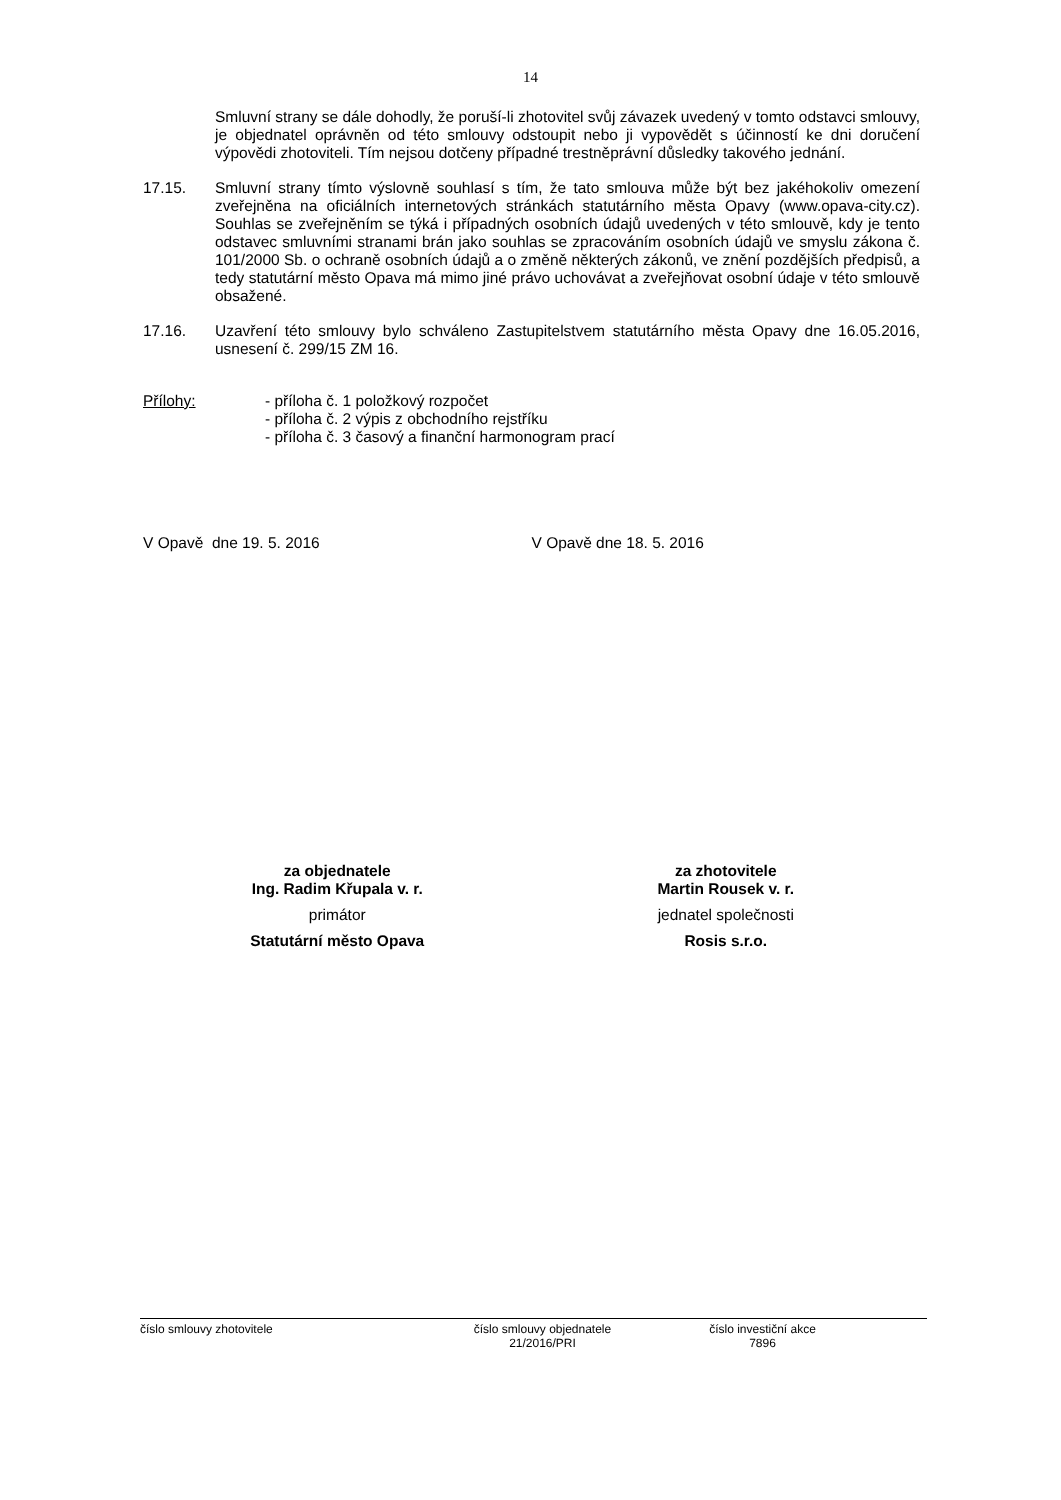14
Smluvní strany se dále dohodly, že poruší-li zhotovitel svůj závazek uvedený v tomto odstavci smlouvy, je objednatel oprávněn od této smlouvy odstoupit nebo ji vypovědět s účinností ke dni doručení výpovědi zhotoviteli. Tím nejsou dotčeny případné trestněprávní důsledky takového jednání.
17.15. Smluvní strany tímto výslovně souhlasí s tím, že tato smlouva může být bez jakéhokoliv omezení zveřejněna na oficiálních internetových stránkách statutárního města Opavy (www.opava-city.cz). Souhlas se zveřejněním se týká i případných osobních údajů uvedených v této smlouvě, kdy je tento odstavec smluvními stranami brán jako souhlas se zpracováním osobních údajů ve smyslu zákona č. 101/2000 Sb. o ochraně osobních údajů a o změně některých zákonů, ve znění pozdějších předpisů, a tedy statutární město Opava má mimo jiné právo uchovávat a zveřejňovat osobní údaje v této smlouvě obsažené.
17.16. Uzavření této smlouvy bylo schváleno Zastupitelstvem statutárního města Opavy dne 16.05.2016, usnesení č. 299/15 ZM 16.
Přílohy: - příloha č. 1 položkový rozpočet
- příloha č. 2 výpis z obchodního rejstříku
- příloha č. 3 časový a finanční harmonogram prací
V Opavě dne 19. 5. 2016 V Opavě dne 18. 5. 2016
za objednatele
Ing. Radim Křupala v. r.
primátor
Statutární město Opava
za zhotovitele
Martin Rousek v. r.
jednatel společnosti
Rosis s.r.o.
číslo smlouvy zhotovitele číslo smlouvy objednatele
21/2016/PRI
číslo investiční akce
7896